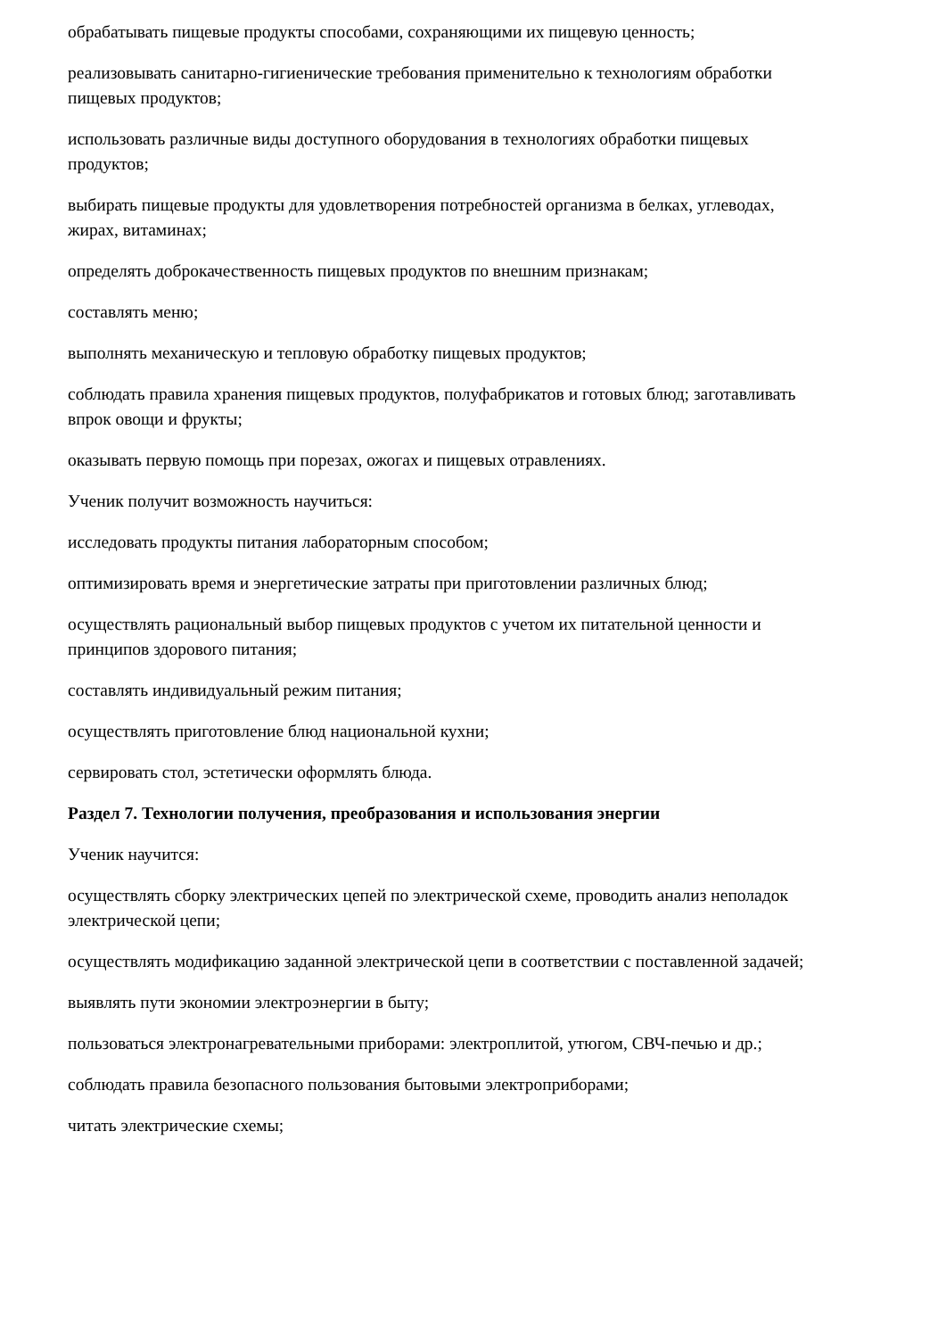обрабатывать пищевые продукты способами, сохраняющими их пищевую ценность;
реализовывать санитарно-гигиенические требования применительно к технологиям обработки пищевых продуктов;
использовать различные виды доступного оборудования в технологиях обработки пищевых продуктов;
выбирать пищевые продукты для удовлетворения потребностей организма в белках, углеводах, жирах, витаминах;
определять доброкачественность пищевых продуктов по внешним признакам;
составлять меню;
выполнять механическую и тепловую обработку пищевых продуктов;
соблюдать правила хранения пищевых продуктов, полуфабрикатов и готовых блюд; заготавливать впрок овощи и фрукты;
оказывать первую помощь при порезах, ожогах и пищевых отравлениях.
Ученик получит возможность научиться:
исследовать продукты питания лабораторным способом;
оптимизировать время и энергетические затраты при приготовлении различных блюд;
осуществлять рациональный выбор пищевых продуктов с учетом их питательной ценности и принципов здорового питания;
составлять индивидуальный режим питания;
осуществлять приготовление блюд национальной кухни;
сервировать стол, эстетически оформлять блюда.
Раздел 7. Технологии получения, преобразования и использования энергии
Ученик научится:
осуществлять сборку электрических цепей по электрической схеме, проводить анализ неполадок электрической цепи;
осуществлять модификацию заданной электрической цепи в соответствии с поставленной задачей;
выявлять пути экономии электроэнергии в быту;
пользоваться электронагревательными приборами: электроплитой, утюгом, СВЧ-печью и др.;
соблюдать правила безопасного пользования бытовыми электроприборами;
читать электрические схемы;